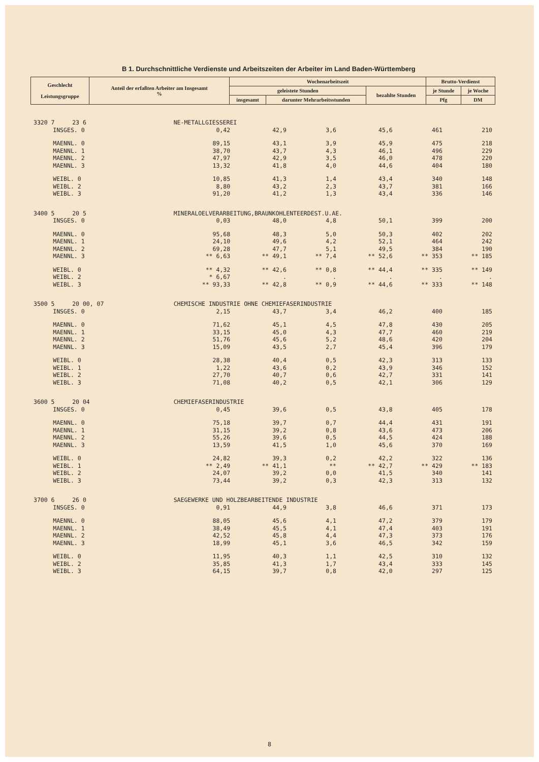B 1. Durchschnittliche Verdienste und Arbeitszeiten der Arbeiter im Land Baden-Württemberg
| Geschlecht Leistungsgruppe | Anteil der erfaßten Arbeiter am Insgesamt % | Wochenarbeitszeit | | | Brutto-Verdienst | |
| --- | --- | --- | --- | --- | --- | --- |
| | | geleistete Stunden | | bezahlte Stunden | je Stunde | je Woche |
| | | insgesamt | darunter Mehrarbeitsstunden | | Pfg | DM |
| 3320 7 23 6 | | NE-METALLGIESSEREI | | | | | |
| | INSGES. 0 | 0,42 | 42,9 | 3,6 | 45,6 | 461 | 210 |
| | MAENNL. 0 | 89,15 | 43,1 | 3,9 | 45,9 | 475 | 218 |
| | MAENNL. 1 | 38,70 | 43,7 | 4,3 | 46,1 | 496 | 229 |
| | MAENNL. 2 | 47,97 | 42,9 | 3,5 | 46,0 | 478 | 220 |
| | MAENNL. 3 | 13,32 | 41,8 | 4,0 | 44,6 | 404 | 180 |
| | WEIBL. 0 | 10,85 | 41,3 | 1,4 | 43,4 | 340 | 148 |
| | WEIBL. 2 | 8,80 | 43,2 | 2,3 | 43,7 | 381 | 166 |
| | WEIBL. 3 | 91,20 | 41,2 | 1,3 | 43,4 | 336 | 146 |
| 3400 5 20 5 | | MINERALOELVERARBEITUNG,BRAUNKOHLENTEERDEST.U.AE. | | | | | |
| | INSGES. 0 | 0,03 | 48,0 | 4,8 | 50,1 | 399 | 200 |
| | MAENNL. 0 | 95,68 | 48,3 | 5,0 | 50,3 | 402 | 202 |
| | MAENNL. 1 | 24,10 | 49,6 | 4,2 | 52,1 | 464 | 242 |
| | MAENNL. 2 | 69,28 | 47,7 | 5,1 | 49,5 | 384 | 190 |
| | MAENNL. 3 | ** 6,63 | ** 49,1 | ** 7,4 | ** 52,6 | ** 353 | ** 185 |
| | WEIBL. 0 | ** 4,32 | ** 42,6 | ** 0,8 | ** 44,4 | ** 335 | ** 149 |
| | WEIBL. 2 | * 6,67 | . | . | . | . | . |
| | WEIBL. 3 | ** 93,33 | ** 42,8 | ** 0,9 | ** 44,6 | ** 333 | ** 148 |
| 3500 5 20 00, 07 | | CHEMISCHE INDUSTRIE OHNE CHEMIEFASERINDUSTRIE | | | | | |
| | INSGES. 0 | 2,15 | 43,7 | 3,4 | 46,2 | 400 | 185 |
| | MAENNL. 0 | 71,62 | 45,1 | 4,5 | 47,8 | 430 | 205 |
| | MAENNL. 1 | 33,15 | 45,0 | 4,3 | 47,7 | 460 | 219 |
| | MAENNL. 2 | 51,76 | 45,6 | 5,2 | 48,6 | 420 | 204 |
| | MAENNL. 3 | 15,09 | 43,5 | 2,7 | 45,4 | 396 | 179 |
| | WEIBL. 0 | 28,38 | 40,4 | 0,5 | 42,3 | 313 | 133 |
| | WEIBL. 1 | 1,22 | 43,6 | 0,2 | 43,9 | 346 | 152 |
| | WEIBL. 2 | 27,70 | 40,7 | 0,6 | 42,7 | 331 | 141 |
| | WEIBL. 3 | 71,08 | 40,2 | 0,5 | 42,1 | 306 | 129 |
| 3600 5 20 04 | | CHEMIEFASERINDUSTRIE | | | | | |
| | INSGES. 0 | 0,45 | 39,6 | 0,5 | 43,8 | 405 | 178 |
| | MAENNL. 0 | 75,18 | 39,7 | 0,7 | 44,4 | 431 | 191 |
| | MAENNL. 1 | 31,15 | 39,2 | 0,8 | 43,6 | 473 | 206 |
| | MAENNL. 2 | 55,26 | 39,6 | 0,5 | 44,5 | 424 | 188 |
| | MAENNL. 3 | 13,59 | 41,5 | 1,0 | 45,6 | 370 | 169 |
| | WEIBL. 0 | 24,82 | 39,3 | 0,2 | 42,2 | 322 | 136 |
| | WEIBL. 1 | ** 2,49 | ** 41,1 | ** | ** 42,7 | ** 429 | ** 183 |
| | WEIBL. 2 | 24,07 | 39,2 | 0,0 | 41,5 | 340 | 141 |
| | WEIBL. 3 | 73,44 | 39,2 | 0,3 | 42,3 | 313 | 132 |
| 3700 6 26 0 | | SAEGEWERKE UND HOLZBEARBEITENDE INDUSTRIE | | | | | |
| | INSGES. 0 | 0,91 | 44,9 | 3,8 | 46,6 | 371 | 173 |
| | MAENNL. 0 | 88,05 | 45,6 | 4,1 | 47,2 | 379 | 179 |
| | MAENNL. 1 | 38,49 | 45,5 | 4,1 | 47,4 | 403 | 191 |
| | MAENNL. 2 | 42,52 | 45,8 | 4,4 | 47,3 | 373 | 176 |
| | MAENNL. 3 | 18,99 | 45,1 | 3,6 | 46,5 | 342 | 159 |
| | WEIBL. 0 | 11,95 | 40,3 | 1,1 | 42,5 | 310 | 132 |
| | WEIBL. 2 | 35,85 | 41,3 | 1,7 | 43,4 | 333 | 145 |
| | WEIBL. 3 | 64,15 | 39,7 | 0,8 | 42,0 | 297 | 125 |
8